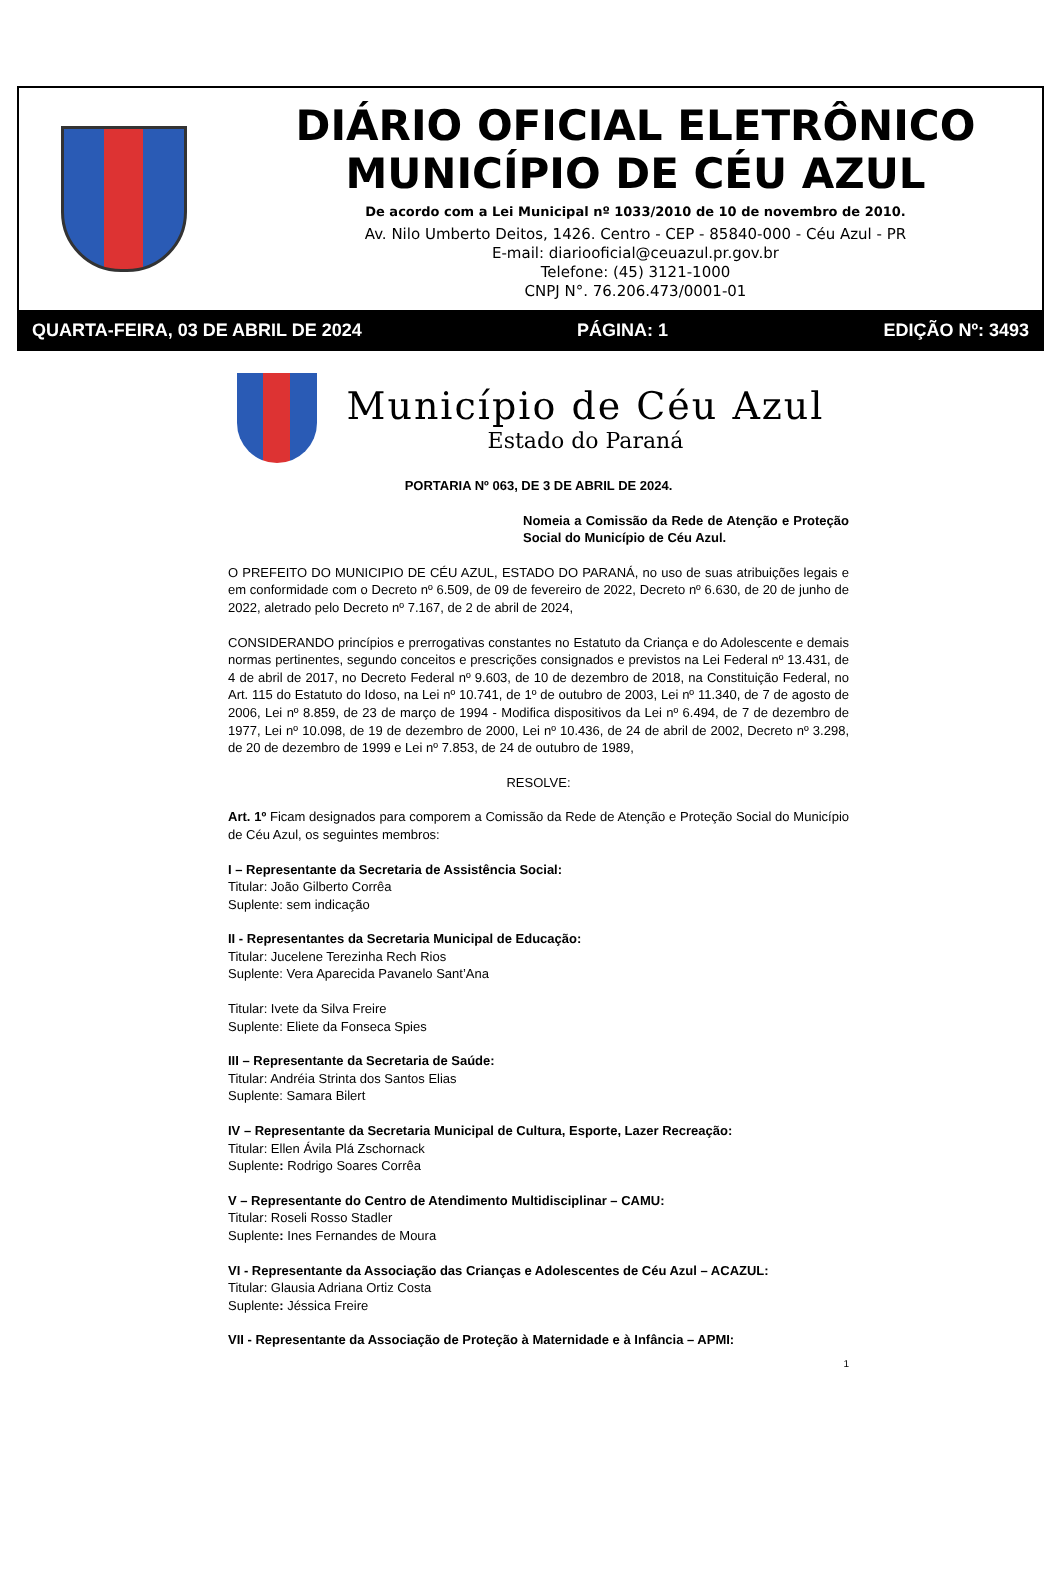DIÁRIO OFICIAL ELETRÔNICO
MUNICÍPIO DE CÉU AZUL
De acordo com a Lei Municipal nº 1033/2010 de 10 de novembro de 2010.
Av. Nilo Umberto Deitos, 1426. Centro - CEP - 85840-000 - Céu Azul - PR
E-mail: diariooficial@ceuazul.pr.gov.br
Telefone: (45) 3121-1000
CNPJ N°. 76.206.473/0001-01
QUARTA-FEIRA, 03 DE ABRIL DE 2024 PÁGINA: 1 EDIÇÃO Nº: 3493
Município de Céu Azul
Estado do Paraná
PORTARIA Nº 063, DE 3 DE ABRIL DE 2024.
Nomeia a Comissão da Rede de Atenção e Proteção Social do Município de Céu Azul.
O PREFEITO DO MUNICIPIO DE CÉU AZUL, ESTADO DO PARANÁ, no uso de suas atribuições legais e em conformidade com o Decreto nº 6.509, de 09 de fevereiro de 2022, Decreto nº 6.630, de 20 de junho de 2022, aletrado pelo Decreto nº 7.167, de 2 de abril de 2024,
CONSIDERANDO princípios e prerrogativas constantes no Estatuto da Criança e do Adolescente e demais normas pertinentes, segundo conceitos e prescrições consignados e previstos na Lei Federal nº 13.431, de 4 de abril de 2017, no Decreto Federal nº 9.603, de 10 de dezembro de 2018, na Constituição Federal, no Art. 115 do Estatuto do Idoso, na Lei nº 10.741, de 1º de outubro de 2003, Lei nº 11.340, de 7 de agosto de 2006, Lei nº 8.859, de 23 de março de 1994 - Modifica dispositivos da Lei nº 6.494, de 7 de dezembro de 1977, Lei nº 10.098, de 19 de dezembro de 2000, Lei nº 10.436, de 24 de abril de 2002, Decreto nº 3.298, de 20 de dezembro de 1999 e Lei nº 7.853, de 24 de outubro de 1989,
RESOLVE:
Art. 1º Ficam designados para comporem a Comissão da Rede de Atenção e Proteção Social do Município de Céu Azul, os seguintes membros:
I – Representante da Secretaria de Assistência Social:
Titular: João Gilberto Corrêa
Suplente: sem indicação
II - Representantes da Secretaria Municipal de Educação:
Titular: Jucelene Terezinha Rech Rios
Suplente: Vera Aparecida Pavanelo Sant’Ana
Titular: Ivete da Silva Freire
Suplente: Eliete da Fonseca Spies
III – Representante da Secretaria de Saúde:
Titular: Andréia Strinta dos Santos Elias
Suplente: Samara Bilert
IV – Representante da Secretaria Municipal de Cultura, Esporte, Lazer Recreação:
Titular: Ellen Ávila Plá Zschornack
Suplente: Rodrigo Soares Corrêa
V – Representante do Centro de Atendimento Multidisciplinar – CAMU:
Titular: Roseli Rosso Stadler
Suplente: Ines Fernandes de Moura
VI - Representante da Associação das Crianças e Adolescentes de Céu Azul – ACAZUL:
Titular: Glausia Adriana Ortiz Costa
Suplente: Jéssica Freire
VII - Representante da Associação de Proteção à Maternidade e à Infância – APMI:
1